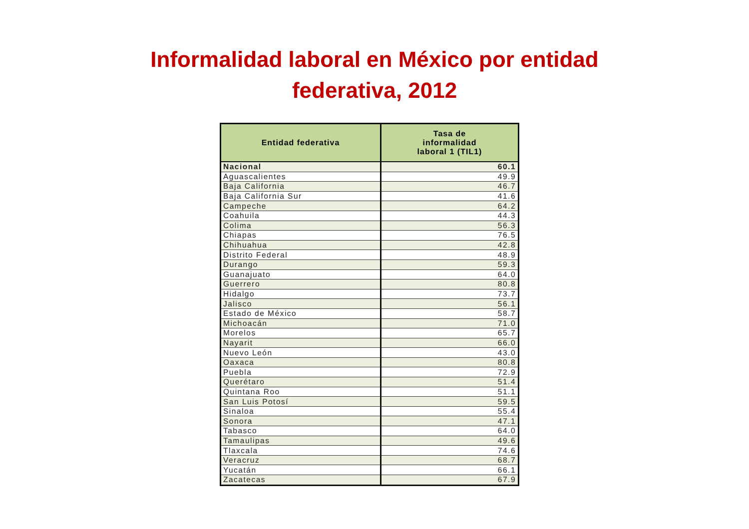Informalidad laboral en México por entidad
federativa, 2012
| Entidad federativa | Tasa de informalidad laboral 1 (TIL1) |
| --- | --- |
| Nacional | 60.1 |
| Aguascalientes | 49.9 |
| Baja California | 46.7 |
| Baja California Sur | 41.6 |
| Campeche | 64.2 |
| Coahuila | 44.3 |
| Colima | 56.3 |
| Chiapas | 76.5 |
| Chihuahua | 42.8 |
| Distrito Federal | 48.9 |
| Durango | 59.3 |
| Guanajuato | 64.0 |
| Guerrero | 80.8 |
| Hidalgo | 73.7 |
| Jalisco | 56.1 |
| Estado de México | 58.7 |
| Michoacán | 71.0 |
| Morelos | 65.7 |
| Nayarit | 66.0 |
| Nuevo León | 43.0 |
| Oaxaca | 80.8 |
| Puebla | 72.9 |
| Querétaro | 51.4 |
| Quintana Roo | 51.1 |
| San Luis Potosí | 59.5 |
| Sinaloa | 55.4 |
| Sonora | 47.1 |
| Tabasco | 64.0 |
| Tamaulipas | 49.6 |
| Tlaxcala | 74.6 |
| Veracruz | 68.7 |
| Yucatán | 66.1 |
| Zacatecas | 67.9 |